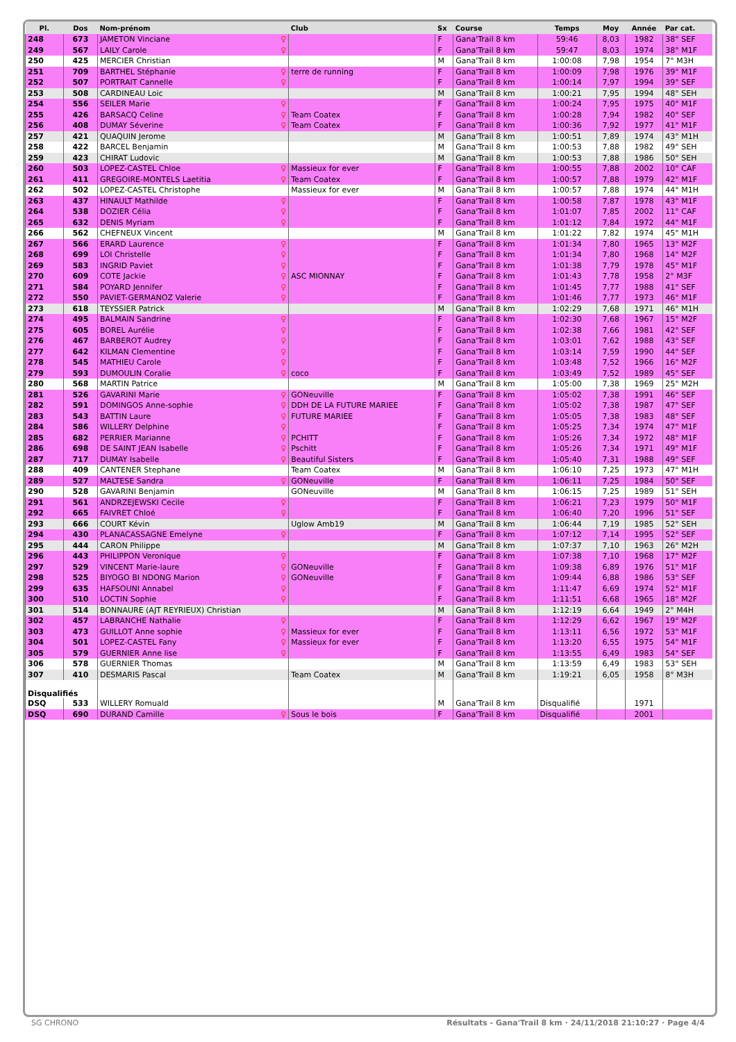| Pl. | Dos | Nom-prénom | Club | Sx | Course | Temps | Moy | Année | Par cat. |
| --- | --- | --- | --- | --- | --- | --- | --- | --- | --- |
| 248 | 673 | JAMETON Vinciane ♀ | | F | Gana'Trail 8 km | 59:46 | 8,03 | 1982 | 38° SEF |
| 249 | 567 | LAILY Carole ♀ | | F | Gana'Trail 8 km | 59:47 | 8,03 | 1974 | 38° M1F |
| 250 | 425 | MERCIER Christian | | M | Gana'Trail 8 km | 1:00:08 | 7,98 | 1954 | 7° M3H |
| 251 | 709 | BARTHEL Stéphanie ♀ | terre de running | F | Gana'Trail 8 km | 1:00:09 | 7,98 | 1976 | 39° M1F |
| 252 | 507 | PORTRAIT Cannelle ♀ | | F | Gana'Trail 8 km | 1:00:14 | 7,97 | 1994 | 39° SEF |
| 253 | 508 | CARDINEAU Loic | | M | Gana'Trail 8 km | 1:00:21 | 7,95 | 1994 | 48° SEH |
| 254 | 556 | SEILER Marie ♀ | | F | Gana'Trail 8 km | 1:00:24 | 7,95 | 1975 | 40° M1F |
| 255 | 426 | BARSACQ Celine ♀ | Team Coatex | F | Gana'Trail 8 km | 1:00:28 | 7,94 | 1982 | 40° SEF |
| 256 | 408 | DUMAY Séverine ♀ | Team Coatex | F | Gana'Trail 8 km | 1:00:36 | 7,92 | 1977 | 41° M1F |
| 257 | 421 | QUAQUIN Jerome | | M | Gana'Trail 8 km | 1:00:51 | 7,89 | 1974 | 43° M1H |
| 258 | 422 | BARCEL Benjamin | | M | Gana'Trail 8 km | 1:00:53 | 7,88 | 1982 | 49° SEH |
| 259 | 423 | CHIRAT Ludovic | | M | Gana'Trail 8 km | 1:00:53 | 7,88 | 1986 | 50° SEH |
| 260 | 503 | LOPEZ-CASTEL Chloe ♀ | Massieux for ever | F | Gana'Trail 8 km | 1:00:55 | 7,88 | 2002 | 10° CAF |
| 261 | 411 | GREGOIRE-MONTELS Laetitia ♀ | Team Coatex | F | Gana'Trail 8 km | 1:00:57 | 7,88 | 1979 | 42° M1F |
| 262 | 502 | LOPEZ-CASTEL Christophe | Massieux for ever | M | Gana'Trail 8 km | 1:00:57 | 7,88 | 1974 | 44° M1H |
| 263 | 437 | HINAULT Mathilde ♀ | | F | Gana'Trail 8 km | 1:00:58 | 7,87 | 1978 | 43° M1F |
| 264 | 538 | DOZIER Célia ♀ | | F | Gana'Trail 8 km | 1:01:07 | 7,85 | 2002 | 11° CAF |
| 265 | 632 | DENIS Myriam ♀ | | F | Gana'Trail 8 km | 1:01:12 | 7,84 | 1972 | 44° M1F |
| 266 | 562 | CHEFNEUX Vincent | | M | Gana'Trail 8 km | 1:01:22 | 7,82 | 1974 | 45° M1H |
| 267 | 566 | ERARD Laurence ♀ | | F | Gana'Trail 8 km | 1:01:34 | 7,80 | 1965 | 13° M2F |
| 268 | 699 | LOI Christelle ♀ | | F | Gana'Trail 8 km | 1:01:34 | 7,80 | 1968 | 14° M2F |
| 269 | 583 | INGRID Paviet ♀ | | F | Gana'Trail 8 km | 1:01:38 | 7,79 | 1978 | 45° M1F |
| 270 | 609 | COTE Jackie ♀ | ASC MIONNAY | F | Gana'Trail 8 km | 1:01:43 | 7,78 | 1958 | 2° M3F |
| 271 | 584 | POYARD Jennifer ♀ | | F | Gana'Trail 8 km | 1:01:45 | 7,77 | 1988 | 41° SEF |
| 272 | 550 | PAVIET-GERMANOZ Valerie ♀ | | F | Gana'Trail 8 km | 1:01:46 | 7,77 | 1973 | 46° M1F |
| 273 | 618 | TEYSSIER Patrick | | M | Gana'Trail 8 km | 1:02:29 | 7,68 | 1971 | 46° M1H |
| 274 | 495 | BALMAIN Sandrine ♀ | | F | Gana'Trail 8 km | 1:02:30 | 7,68 | 1967 | 15° M2F |
| 275 | 605 | BOREL Aurélie ♀ | | F | Gana'Trail 8 km | 1:02:38 | 7,66 | 1981 | 42° SEF |
| 276 | 467 | BARBEROT Audrey ♀ | | F | Gana'Trail 8 km | 1:03:01 | 7,62 | 1988 | 43° SEF |
| 277 | 642 | KILMAN Clementine ♀ | | F | Gana'Trail 8 km | 1:03:14 | 7,59 | 1990 | 44° SEF |
| 278 | 545 | MATHIEU Carole ♀ | | F | Gana'Trail 8 km | 1:03:48 | 7,52 | 1966 | 16° M2F |
| 279 | 593 | DUMOULIN Coralie ♀ | coco | F | Gana'Trail 8 km | 1:03:49 | 7,52 | 1989 | 45° SEF |
| 280 | 568 | MARTIN Patrice | | M | Gana'Trail 8 km | 1:05:00 | 7,38 | 1969 | 25° M2H |
| 281 | 526 | GAVARINI Marie ♀ | GONeuville | F | Gana'Trail 8 km | 1:05:02 | 7,38 | 1991 | 46° SEF |
| 282 | 591 | DOMINGOS Anne-sophie ♀ | DDH DE LA FUTURE MARIEE | F | Gana'Trail 8 km | 1:05:02 | 7,38 | 1987 | 47° SEF |
| 283 | 543 | BATTIN Laure ♀ | FUTURE MARIEE | F | Gana'Trail 8 km | 1:05:05 | 7,38 | 1983 | 48° SEF |
| 284 | 586 | WILLERY Delphine ♀ | | F | Gana'Trail 8 km | 1:05:25 | 7,34 | 1974 | 47° M1F |
| 285 | 682 | PERRIER Marianne ♀ | PCHITT | F | Gana'Trail 8 km | 1:05:26 | 7,34 | 1972 | 48° M1F |
| 286 | 698 | DE SAINT JEAN Isabelle ♀ | Pschitt | F | Gana'Trail 8 km | 1:05:26 | 7,34 | 1971 | 49° M1F |
| 287 | 717 | DUMAY Isabelle ♀ | Beautiful Sisters | F | Gana'Trail 8 km | 1:05:40 | 7,31 | 1988 | 49° SEF |
| 288 | 409 | CANTENER Stephane | Team Coatex | M | Gana'Trail 8 km | 1:06:10 | 7,25 | 1973 | 47° M1H |
| 289 | 527 | MALTESE Sandra ♀ | GONeuville | F | Gana'Trail 8 km | 1:06:11 | 7,25 | 1984 | 50° SEF |
| 290 | 528 | GAVARINI Benjamin | GONeuville | M | Gana'Trail 8 km | 1:06:15 | 7,25 | 1989 | 51° SEH |
| 291 | 561 | ANDRZEJEWSKI Cecile ♀ | | F | Gana'Trail 8 km | 1:06:21 | 7,23 | 1979 | 50° M1F |
| 292 | 665 | FAIVRET Chloé ♀ | | F | Gana'Trail 8 km | 1:06:40 | 7,20 | 1996 | 51° SEF |
| 293 | 666 | COURT Kévin | Uglow Amb19 | M | Gana'Trail 8 km | 1:06:44 | 7,19 | 1985 | 52° SEH |
| 294 | 430 | PLANACASSAGNE Emelyne ♀ | | F | Gana'Trail 8 km | 1:07:12 | 7,14 | 1995 | 52° SEF |
| 295 | 444 | CARON Philippe | | M | Gana'Trail 8 km | 1:07:37 | 7,10 | 1963 | 26° M2H |
| 296 | 443 | PHILIPPON Veronique ♀ | | F | Gana'Trail 8 km | 1:07:38 | 7,10 | 1968 | 17° M2F |
| 297 | 529 | VINCENT Marie-laure ♀ | GONeuville | F | Gana'Trail 8 km | 1:09:38 | 6,89 | 1976 | 51° M1F |
| 298 | 525 | BIYOGO BI NDONG Marion ♀ | GONeuville | F | Gana'Trail 8 km | 1:09:44 | 6,88 | 1986 | 53° SEF |
| 299 | 635 | HAFSOUNI Annabel ♀ | | F | Gana'Trail 8 km | 1:11:47 | 6,69 | 1974 | 52° M1F |
| 300 | 510 | LOCTIN Sophie ♀ | | F | Gana'Trail 8 km | 1:11:51 | 6,68 | 1965 | 18° M2F |
| 301 | 514 | BONNAURE (AJT REYRIEUX) Christian | | M | Gana'Trail 8 km | 1:12:19 | 6,64 | 1949 | 2° M4H |
| 302 | 457 | LABRANCHE Nathalie ♀ | | F | Gana'Trail 8 km | 1:12:29 | 6,62 | 1967 | 19° M2F |
| 303 | 473 | GUILLOT Anne sophie ♀ | Massieux for ever | F | Gana'Trail 8 km | 1:13:11 | 6,56 | 1972 | 53° M1F |
| 304 | 501 | LOPEZ-CASTEL Fany ♀ | Massieux for ever | F | Gana'Trail 8 km | 1:13:20 | 6,55 | 1975 | 54° M1F |
| 305 | 579 | GUERNIER Anne lise ♀ | | F | Gana'Trail 8 km | 1:13:55 | 6,49 | 1983 | 54° SEF |
| 306 | 578 | GUERNIER Thomas | | M | Gana'Trail 8 km | 1:13:59 | 6,49 | 1983 | 53° SEH |
| 307 | 410 | DESMARIS Pascal | Team Coatex | M | Gana'Trail 8 km | 1:19:21 | 6,05 | 1958 | 8° M3H |
| Disqualifiés | | | | | | | | | |
| DSQ | 533 | WILLERY Romuald | | M | Gana'Trail 8 km | Disqualifié | | 1971 | |
| DSQ | 690 | DURAND Camille ♀ | Sous le bois | F | Gana'Trail 8 km | Disqualifié | | 2001 | |
SG CHRONO Résultats - Gana'Trail 8 km · 24/11/2018 21:10:27 · Page 4/4